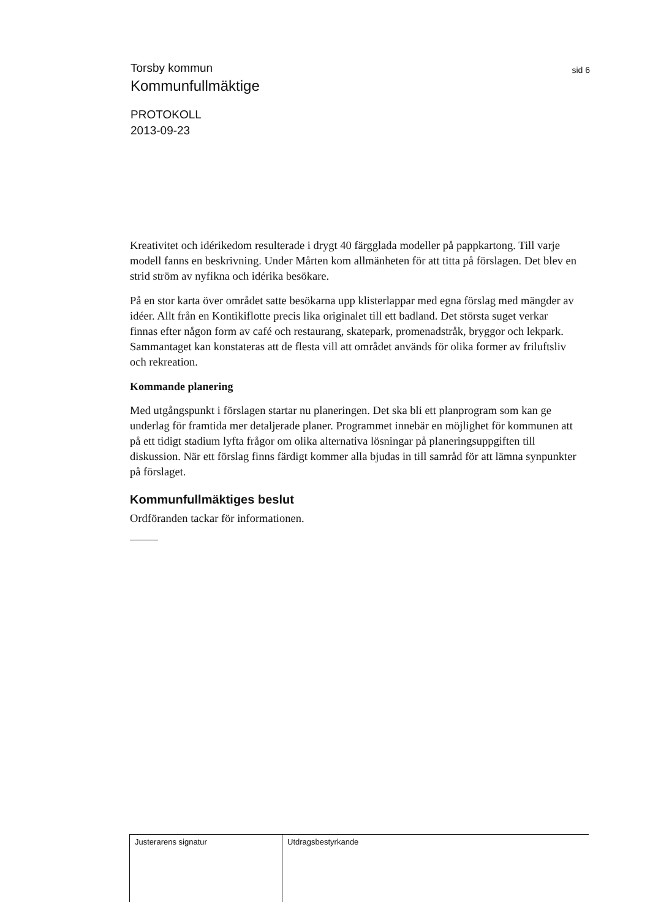Torsby kommun
sid 6
Kommunfullmäktige
PROTOKOLL
2013-09-23
Kreativitet och idérikedom resulterade i drygt 40 färgglada modeller på pappkartong. Till varje modell fanns en beskrivning. Under Mårten kom allmänheten för att titta på förslagen. Det blev en strid ström av nyfikna och idérika besökare.
På en stor karta över området satte besökarna upp klisterlappar med egna förslag med mängder av idéer. Allt från en Kontikiflotte precis lika originalet till ett badland. Det största suget verkar finnas efter någon form av café och restaurang, skatepark, promenadstråk, bryggor och lekpark. Sammantaget kan konstateras att de flesta vill att området används för olika former av friluftsliv och rekreation.
Kommande planering
Med utgångspunkt i förslagen startar nu planeringen. Det ska bli ett planprogram som kan ge underlag för framtida mer detaljerade planer. Programmet innebär en möjlighet för kommunen att på ett tidigt stadium lyfta frågor om olika alternativa lösningar på planeringsuppgiften till diskussion. När ett förslag finns färdigt kommer alla bjudas in till samråd för att lämna synpunkter på förslaget.
Kommunfullmäktiges beslut
Ordföranden tackar för informationen.
Justerarens signatur Utdragsbestyrkande